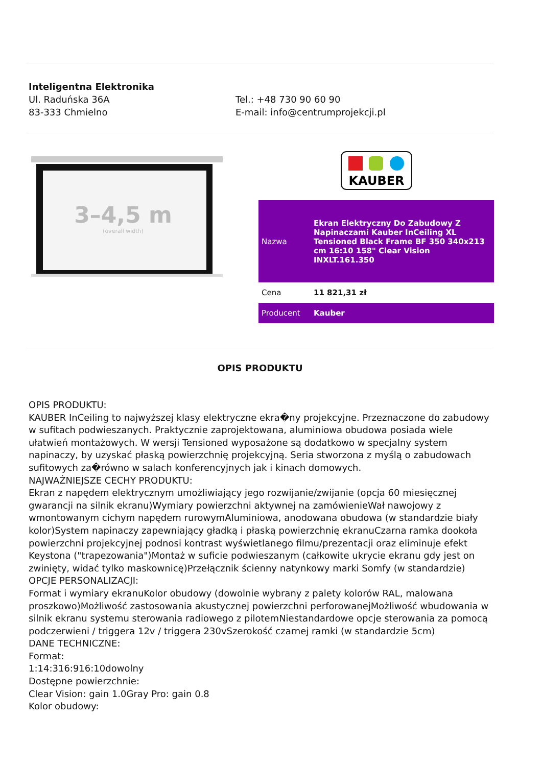Inteligentna Elektronika
Ul. Raduńska 36A
83-333 Chmielno
Tel.: +48 730 90 60 90
E-mail: info@centrumprojekcji.pl
3–4,5 m
(overall width)
KAUBER
| Nazwa | Ekran Elektryczny Do Zabudowy Z Napinaczami Kauber InCeiling XL Tensioned Black Frame BF 350 340x213 cm 16:10 158" Clear Vision INXLT.161.350 |
| Cena | 11 821,31 zł |
| Producent | Kauber |
OPIS PRODUKTU
OPIS PRODUKTU:
KAUBER InCeiling to najwyższej klasy elektryczne ekra�ny projekcyjne. Przeznaczone do zabudowy w sufitach podwieszanych. Praktycznie zaprojektowana, aluminiowa obudowa posiada wiele ułatwień montażowych. W wersji Tensioned wyposażone są dodatkowo w specjalny system napinaczy, by uzyskać płaską powierzchnię projekcyjną. Seria stworzona z myślą o zabudowach sufitowych za�równo w salach konferencyjnych jak i kinach domowych.
NAJWAŻNIEJSZE CECHY PRODUKTU:
Ekran z napędem elektrycznym umożliwiający jego rozwijanie/zwijanie (opcja 60 miesięcznej gwarancji na silnik ekranu)Wymiary powierzchni aktywnej na zamówienieWał nawojowy z wmontowanym cichym napędem rurowymAluminiowa, anodowana obudowa (w standardzie biały kolor)System napinaczy zapewniający gładką i płaską powierzchnię ekranuCzarna ramka dookoła powierzchni projekcyjnej podnosi kontrast wyświetlanego filmu/prezentacji oraz eliminuje efekt Keystona ("trapezowania")Montaż w suficie podwieszanym (całkowite ukrycie ekranu gdy jest on zwinięty, widać tylko maskownicę)Przełącznik ścienny natynkowy marki Somfy (w standardzie)
OPCJE PERSONALIZACJI:
Format i wymiary ekranuKolor obudowy (dowolnie wybrany z palety kolorów RAL, malowana proszkowo)Możliwość zastosowania akustycznej powierzchni perforowanejMożliwość wbudowania w silnik ekranu systemu sterowania radiowego z pilotemNiestandardowe opcje sterowania za pomocą podczerwieni / triggera 12v / triggera 230vSzerokość czarnej ramki (w standardzie 5cm)
DANE TECHNICZNE:
Format:
1:14:316:916:10dowolny
Dostępne powierzchnie:
Clear Vision: gain 1.0Gray Pro: gain 0.8
Kolor obudowy: